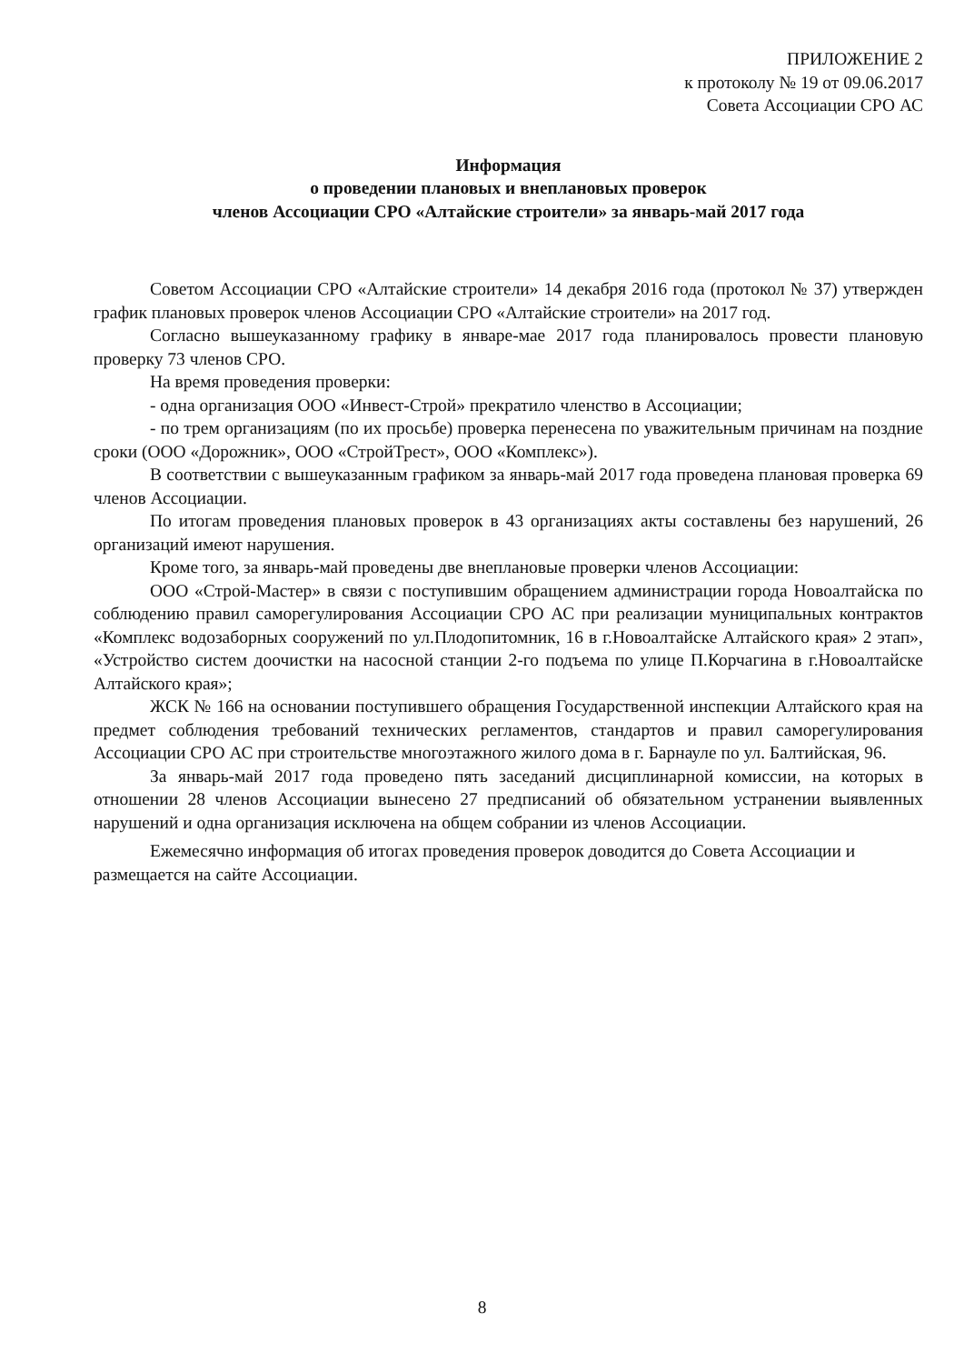ПРИЛОЖЕНИЕ 2
к протоколу № 19 от 09.06.2017
Совета Ассоциации СРО АС
Информация
о проведении плановых и внеплановых проверок
членов Ассоциации СРО «Алтайские строители» за январь-май 2017 года
Советом Ассоциации СРО «Алтайские строители» 14 декабря 2016 года (протокол № 37) утвержден график плановых проверок членов Ассоциации СРО «Алтайские строители» на 2017 год.
Согласно вышеуказанному графику в январе-мае 2017 года планировалось провести плановую проверку 73 членов СРО.
На время проведения проверки:
- одна организация ООО «Инвест-Строй» прекратило членство в Ассоциации;
- по трем организациям (по их просьбе) проверка перенесена по уважительным причинам на поздние сроки (ООО «Дорожник», ООО «СтройТрест», ООО «Комплекс»).
В соответствии с вышеуказанным графиком за январь-май 2017 года проведена плановая проверка 69 членов Ассоциации.
По итогам проведения плановых проверок в 43 организациях акты составлены без нарушений, 26 организаций имеют нарушения.
Кроме того, за январь-май проведены две внеплановые проверки членов Ассоциации:
ООО «Строй-Мастер» в связи с поступившим обращением администрации города Новоалтайска по соблюдению правил саморегулирования Ассоциации СРО АС при реализации муниципальных контрактов «Комплекс водозаборных сооружений по ул.Плодопитомник, 16 в г.Новоалтайске Алтайского края» 2 этап», «Устройство систем доочистки на насосной станции 2-го подъема по улице П.Корчагина в г.Новоалтайске Алтайского края»;
ЖСК № 166 на основании поступившего обращения Государственной инспекции Алтайского края на предмет соблюдения требований технических регламентов, стандартов и правил саморегулирования Ассоциации СРО АС при строительстве многоэтажного жилого дома в г. Барнауле по ул. Балтийская, 96.
За январь-май 2017 года проведено пять заседаний дисциплинарной комиссии, на которых в отношении 28 членов Ассоциации вынесено 27 предписаний об обязательном устранении выявленных нарушений и одна организация исключена на общем собрании из членов Ассоциации.
Ежемесячно информация об итогах проведения проверок доводится до Совета Ассоциации и размещается на сайте Ассоциации.
8